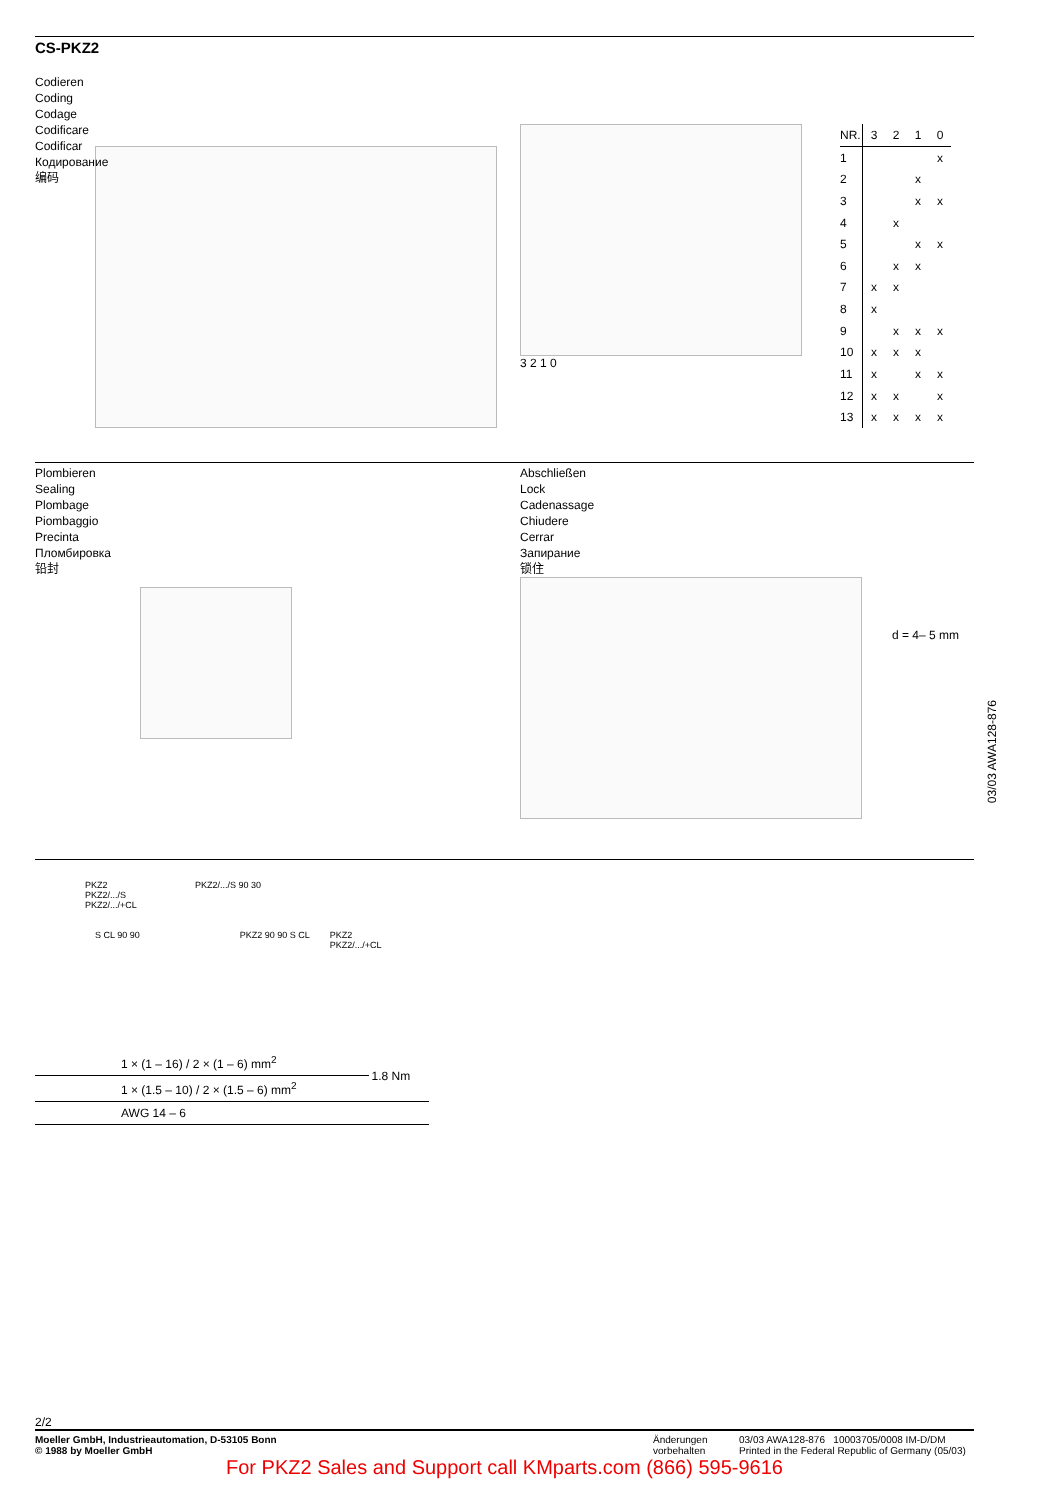CS-PKZ2
Codieren
Coding
Codage
Codificare
Codificar
Кодирование
编码
3 2 1 0
| NR. | 3 | 2 | 1 | 0 |
| --- | --- | --- | --- | --- |
| 1 | | | | x |
| 2 | | | x | |
| 3 | | | x | x |
| 4 | | x | | |
| 5 | | | x | x |
| 6 | | x | x | |
| 7 | x | x | | |
| 8 | x | | | |
| 9 | | x | x | x |
| 10 | x | x | x | |
| 11 | x | | x | x |
| 12 | x | x | | x |
| 13 | x | x | x | x |
Plombieren
Sealing
Plombage
Piombaggio
Precinta
Пломбировка
铅封
Abschließen
Lock
Cadenassage
Chiudere
Cerrar
Запирание
锁住
d = 4– 5 mm
PKZ2
PKZ2/.../S
PKZ2/.../+CL
PKZ2/.../S 90 30
S CL 90 90 PKZ2 90 90 S CL PKZ2
PKZ2/.../+CL
| | 1 × (1 – 16) / 2 × (1 – 6) mm<sup>2</sup> | 1.8 Nm |
| | 1 × (1.5 – 10) / 2 × (1.5 – 6) mm<sup>2</sup> | |
| | AWG 14 – 6 | |
03/03 AWA128-876
2/2
Moeller GmbH, Industrieautomation, D-53105 Bonn
© 1988 by Moeller GmbH
Änderungen
vorbehalten
03/03 AWA128-876 10003705/0008 IM-D/DM
Printed in the Federal Republic of Germany (05/03)
For PKZ2 Sales and Support call KMparts.com (866) 595-9616